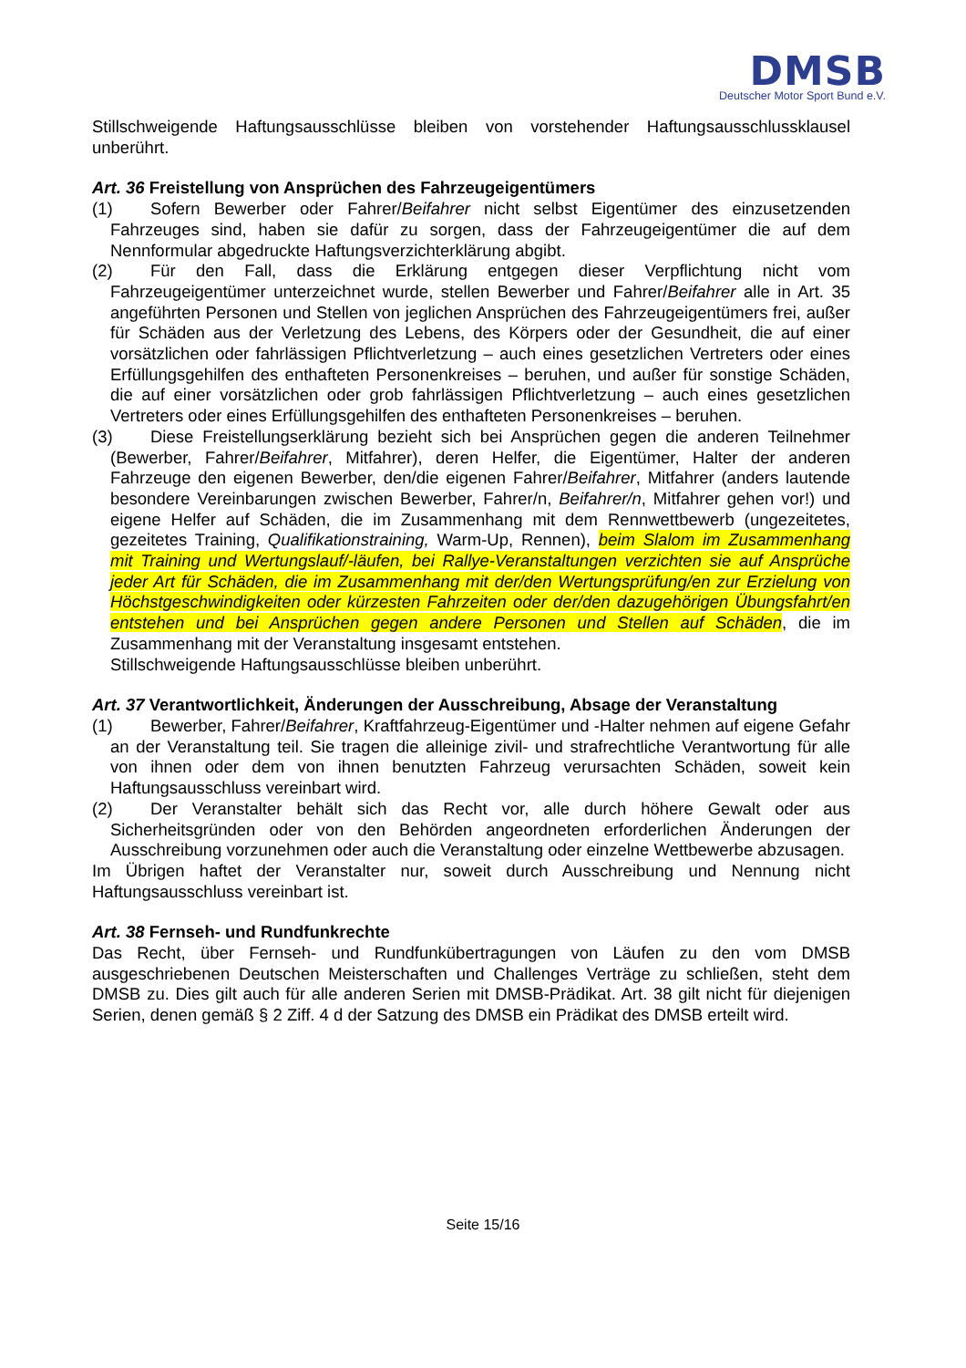DMSB
Deutscher Motor Sport Bund e.V.
Stillschweigende Haftungsausschlüsse bleiben von vorstehender Haftungsausschlussklausel unberührt.
Art. 36 Freistellung von Ansprüchen des Fahrzeugeigentümers
(1) Sofern Bewerber oder Fahrer/Beifahrer nicht selbst Eigentümer des einzusetzenden Fahrzeuges sind, haben sie dafür zu sorgen, dass der Fahrzeugeigentümer die auf dem Nennformular abgedruckte Haftungsverzichterklärung abgibt.
(2) Für den Fall, dass die Erklärung entgegen dieser Verpflichtung nicht vom Fahrzeugeigentümer unterzeichnet wurde, stellen Bewerber und Fahrer/Beifahrer alle in Art. 35 angeführten Personen und Stellen von jeglichen Ansprüchen des Fahrzeugeigentümers frei, außer für Schäden aus der Verletzung des Lebens, des Körpers oder der Gesundheit, die auf einer vorsätzlichen oder fahrlässigen Pflichtverletzung – auch eines gesetzlichen Vertreters oder eines Erfüllungsgehilfen des enthafteten Personenkreises – beruhen, und außer für sonstige Schäden, die auf einer vorsätzlichen oder grob fahrlässigen Pflichtverletzung – auch eines gesetzlichen Vertreters oder eines Erfüllungsgehilfen des enthafteten Personenkreises – beruhen.
(3) Diese Freistellungserklärung bezieht sich bei Ansprüchen gegen die anderen Teilnehmer (Bewerber, Fahrer/Beifahrer, Mitfahrer), deren Helfer, die Eigentümer, Halter der anderen Fahrzeuge den eigenen Bewerber, den/die eigenen Fahrer/Beifahrer, Mitfahrer (anders lautende besondere Vereinbarungen zwischen Bewerber, Fahrer/n, Beifahrer/n, Mitfahrer gehen vor!) und eigene Helfer auf Schäden, die im Zusammenhang mit dem Rennwettbewerb (ungezeitetes, gezeitetes Training, Qualifikationstraining, Warm-Up, Rennen), beim Slalom im Zusammenhang mit Training und Wertungslauf/-läufen, bei Rallye-Veranstaltungen verzichten sie auf Ansprüche jeder Art für Schäden, die im Zusammenhang mit der/den Wertungsprüfung/en zur Erzielung von Höchstgeschwindigkeiten oder kürzesten Fahrzeiten oder der/den dazugehörigen Übungsfahrt/en entstehen und bei Ansprüchen gegen andere Personen und Stellen auf Schäden, die im Zusammenhang mit der Veranstaltung insgesamt entstehen.
Stillschweigende Haftungsausschlüsse bleiben unberührt.
Art. 37 Verantwortlichkeit, Änderungen der Ausschreibung, Absage der Veranstaltung
(1) Bewerber, Fahrer/Beifahrer, Kraftfahrzeug-Eigentümer und -Halter nehmen auf eigene Gefahr an der Veranstaltung teil. Sie tragen die alleinige zivil- und strafrechtliche Verantwortung für alle von ihnen oder dem von ihnen benutzten Fahrzeug verursachten Schäden, soweit kein Haftungsausschluss vereinbart wird.
(2) Der Veranstalter behält sich das Recht vor, alle durch höhere Gewalt oder aus Sicherheitsgründen oder von den Behörden angeordneten erforderlichen Änderungen der Ausschreibung vorzunehmen oder auch die Veranstaltung oder einzelne Wettbewerbe abzusagen.
Im Übrigen haftet der Veranstalter nur, soweit durch Ausschreibung und Nennung nicht Haftungsausschluss vereinbart ist.
Art. 38 Fernseh- und Rundfunkrechte
Das Recht, über Fernseh- und Rundfunkübertragungen von Läufen zu den vom DMSB ausgeschriebenen Deutschen Meisterschaften und Challenges Verträge zu schließen, steht dem DMSB zu. Dies gilt auch für alle anderen Serien mit DMSB-Prädikat. Art. 38 gilt nicht für diejenigen Serien, denen gemäß § 2 Ziff. 4 d der Satzung des DMSB ein Prädikat des DMSB erteilt wird.
Seite 15/16